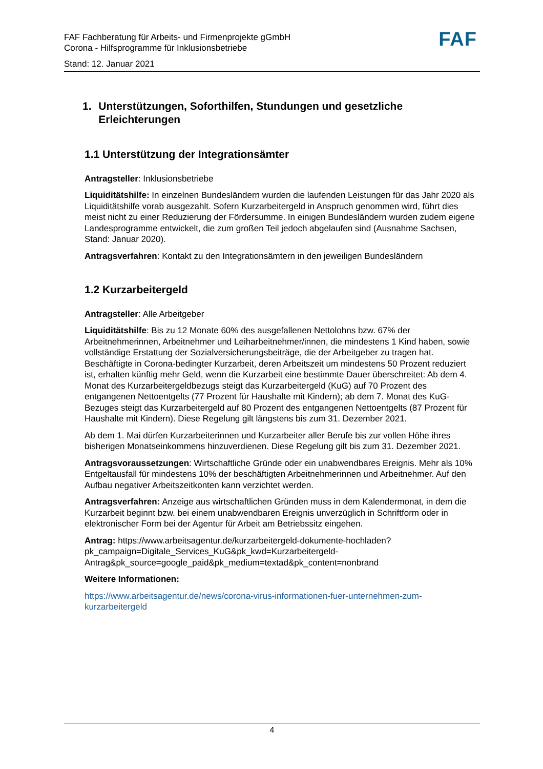FAF Fachberatung für Arbeits- und Firmenprojekte gGmbH
Corona - Hilfsprogramme für Inklusionsbetriebe
Stand: 12. Januar 2021
FAF
1. Unterstützungen, Soforthilfen, Stundungen und gesetzliche Erleichterungen
1.1 Unterstützung der Integrationsämter
Antragsteller: Inklusionsbetriebe
Liquiditätshilfe: In einzelnen Bundesländern wurden die laufenden Leistungen für das Jahr 2020 als Liquiditätshilfe vorab ausgezahlt. Sofern Kurzarbeitergeld in Anspruch genommen wird, führt dies meist nicht zu einer Reduzierung der Fördersumme. In einigen Bundesländern wurden zudem eigene Landesprogramme entwickelt, die zum großen Teil jedoch abgelaufen sind (Ausnahme Sachsen, Stand: Januar 2020).
Antragsverfahren: Kontakt zu den Integrationsämtern in den jeweiligen Bundesländern
1.2 Kurzarbeitergeld
Antragsteller: Alle Arbeitgeber
Liquiditätshilfe: Bis zu 12 Monate 60% des ausgefallenen Nettolohns bzw. 67% der Arbeitnehmerinnen, Arbeitnehmer und Leiharbeitnehmer/innen, die mindestens 1 Kind haben, sowie vollständige Erstattung der Sozialversicherungsbeiträge, die der Arbeitgeber zu tragen hat. Beschäftigte in Corona-bedingter Kurzarbeit, deren Arbeitszeit um mindestens 50 Prozent reduziert ist, erhalten künftig mehr Geld, wenn die Kurzarbeit eine bestimmte Dauer überschreitet: Ab dem 4. Monat des Kurzarbeitergeldbezugs steigt das Kurzarbeitergeld (KuG) auf 70 Prozent des entgangenen Nettoentgelts (77 Prozent für Haushalte mit Kindern); ab dem 7. Monat des KuG-Bezuges steigt das Kurzarbeitergeld auf 80 Prozent des entgangenen Nettoentgelts (87 Prozent für Haushalte mit Kindern). Diese Regelung gilt längstens bis zum 31. Dezember 2021.
Ab dem 1. Mai dürfen Kurzarbeiterinnen und Kurzarbeiter aller Berufe bis zur vollen Höhe ihres bisherigen Monatseinkommens hinzuverdienen. Diese Regelung gilt bis zum 31. Dezember 2021.
Antragsvoraussetzungen: Wirtschaftliche Gründe oder ein unabwendbares Ereignis. Mehr als 10% Entgeltausfall für mindestens 10% der beschäftigten Arbeitnehmerinnen und Arbeitnehmer. Auf den Aufbau negativer Arbeitszeitkonten kann verzichtet werden.
Antragsverfahren: Anzeige aus wirtschaftlichen Gründen muss in dem Kalendermonat, in dem die Kurzarbeit beginnt bzw. bei einem unabwendbaren Ereignis unverzüglich in Schriftform oder in elektronischer Form bei der Agentur für Arbeit am Betriebssitz eingehen.
Antrag: https://www.arbeitsagentur.de/kurzarbeitergeld-dokumente-hochladen?pk_campaign=Digitale_Services_KuG&pk_kwd=Kurzarbeitergeld-Antrag&pk_source=google_paid&pk_medium=textad&pk_content=nonbrand
Weitere Informationen:
https://www.arbeitsagentur.de/news/corona-virus-informationen-fuer-unternehmen-zum-kurzarbeitergeld
4